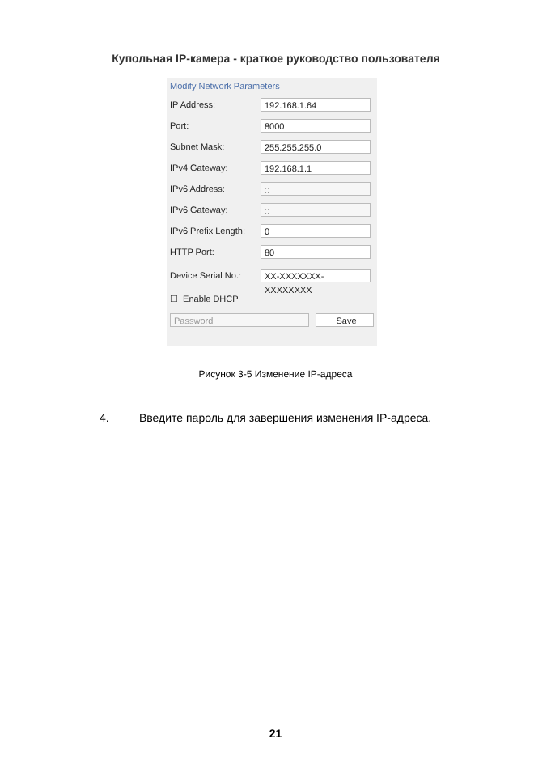Купольная IP-камера - краткое руководство пользователя
Modify Network Parameters
IP Address:
192.168.1.64
Port:
8000
Subnet Mask:
255.255.255.0
IPv4 Gateway:
192.168.1.1
IPv6 Address:
::
IPv6 Gateway:
::
IPv6 Prefix Length:
0
HTTP Port:
80
Device Serial No.:
XX-XXXXXXX-XXXXXXXX
☐ Enable DHCP
Password Save
Рисунок 3-5 Изменение IP-адреса
4. Введите пароль для завершения изменения IP-адреса.
21